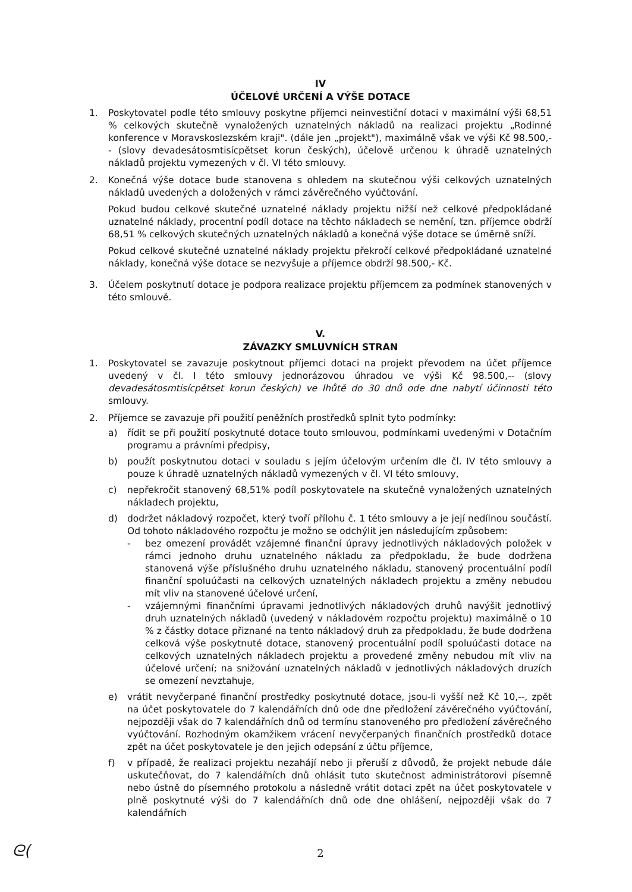IV
ÚČELOVÉ URČENÍ A VÝŠE DOTACE
1. Poskytovatel podle této smlouvy poskytne příjemci neinvestiční dotaci v maximální výši 68,51 % celkových skutečně vynaložených uznatelných nákladů na realizaci projektu „Rodinné konference v Moravskoslezském kraji". (dále jen „projekt"), maximálně však ve výši Kč 98.500,-- (slovy devadesátosmtisícpětset korun českých), účelově určenou k úhradě uznatelných nákladů projektu vymezených v čl. VI této smlouvy.
2. Konečná výše dotace bude stanovena s ohledem na skutečnou výši celkových uznatelných nákladů uvedených a doložených v rámci závěrečného vyúčtování.
Pokud budou celkové skutečné uznatelné náklady projektu nižší než celkové předpokládané uznatelné náklady, procentní podíl dotace na těchto nákladech se nemění, tzn. příjemce obdrží 68,51 % celkových skutečných uznatelných nákladů a konečná výše dotace se úměrně sníží.
Pokud celkové skutečné uznatelné náklady projektu překročí celkové předpokládané uznatelné náklady, konečná výše dotace se nezvyšuje a příjemce obdrží 98.500,- Kč.
3. Účelem poskytnutí dotace je podpora realizace projektu příjemcem za podmínek stanovených v této smlouvě.
V.
ZÁVAZKY SMLUVNÍCH STRAN
1. Poskytovatel se zavazuje poskytnout příjemci dotaci na projekt převodem na účet příjemce uvedený v čl. I této smlouvy jednorázovou úhradou ve výši Kč 98.500,-- (slovy devadesátosmtisícpětset korun českých) ve lhůtě do 30 dnů ode dne nabytí účinnosti této smlouvy.
2. Příjemce se zavazuje při použití peněžních prostředků splnit tyto podmínky:
a) řídit se při použití poskytnuté dotace touto smlouvou, podmínkami uvedenými v Dotačním programu a právními předpisy,
b) použít poskytnutou dotaci v souladu s jejím účelovým určením dle čl. IV této smlouvy a pouze k úhradě uznatelných nákladů vymezených v čl. VI této smlouvy,
c) nepřekročit stanovený 68,51% podíl poskytovatele na skutečně vynaložených uznatelných nákladech projektu,
d) dodržet nákladový rozpočet, který tvoří přílohu č. 1 této smlouvy a je její nedílnou součástí. Od tohoto nákladového rozpočtu je možno se odchýlit jen následujícím způsobem:
- bez omezení provádět vzájemné finanční úpravy jednotlivých nákladových položek v rámci jednoho druhu uznatelného nákladu za předpokladu, že bude dodržena stanovená výše příslušného druhu uznatelného nákladu, stanovený procentuální podíl finanční spoluúčasti na celkových uznatelných nákladech projektu a změny nebudou mít vliv na stanovené účelové určení,
- vzájemnými finančními úpravami jednotlivých nákladových druhů navýšit jednotlivý druh uznatelných nákladů (uvedený v nákladovém rozpočtu projektu) maximálně o 10 % z částky dotace přiznané na tento nákladový druh za předpokladu, že bude dodržena celková výše poskytnuté dotace, stanovený procentuální podíl spoluúčasti dotace na celkových uznatelných nákladech projektu a provedené změny nebudou mít vliv na účelové určení; na snižování uznatelných nákladů v jednotlivých nákladových druzích se omezení nevztahuje,
e) vrátit nevyčerpané finanční prostředky poskytnuté dotace, jsou-li vyšší než Kč 10,--, zpět na účet poskytovatele do 7 kalendářních dnů ode dne předložení závěrečného vyúčtování, nejpozději však do 7 kalendářních dnů od termínu stanoveného pro předložení závěrečného vyúčtování. Rozhodným okamžikem vrácení nevyčerpaných finančních prostředků dotace zpět na účet poskytovatele je den jejich odepsání z účtu příjemce,
f) v případě, že realizaci projektu nezahájí nebo ji přeruší z důvodů, že projekt nebude dále uskutečňovat, do 7 kalendářních dnů ohlásit tuto skutečnost administrátorovi písemně nebo ústně do písemného protokolu a následně vrátit dotaci zpět na účet poskytovatele v plně poskytnuté výši do 7 kalendářních dnů ode dne ohlášení, nejpozději však do 7 kalendářních
2
ᘓ(